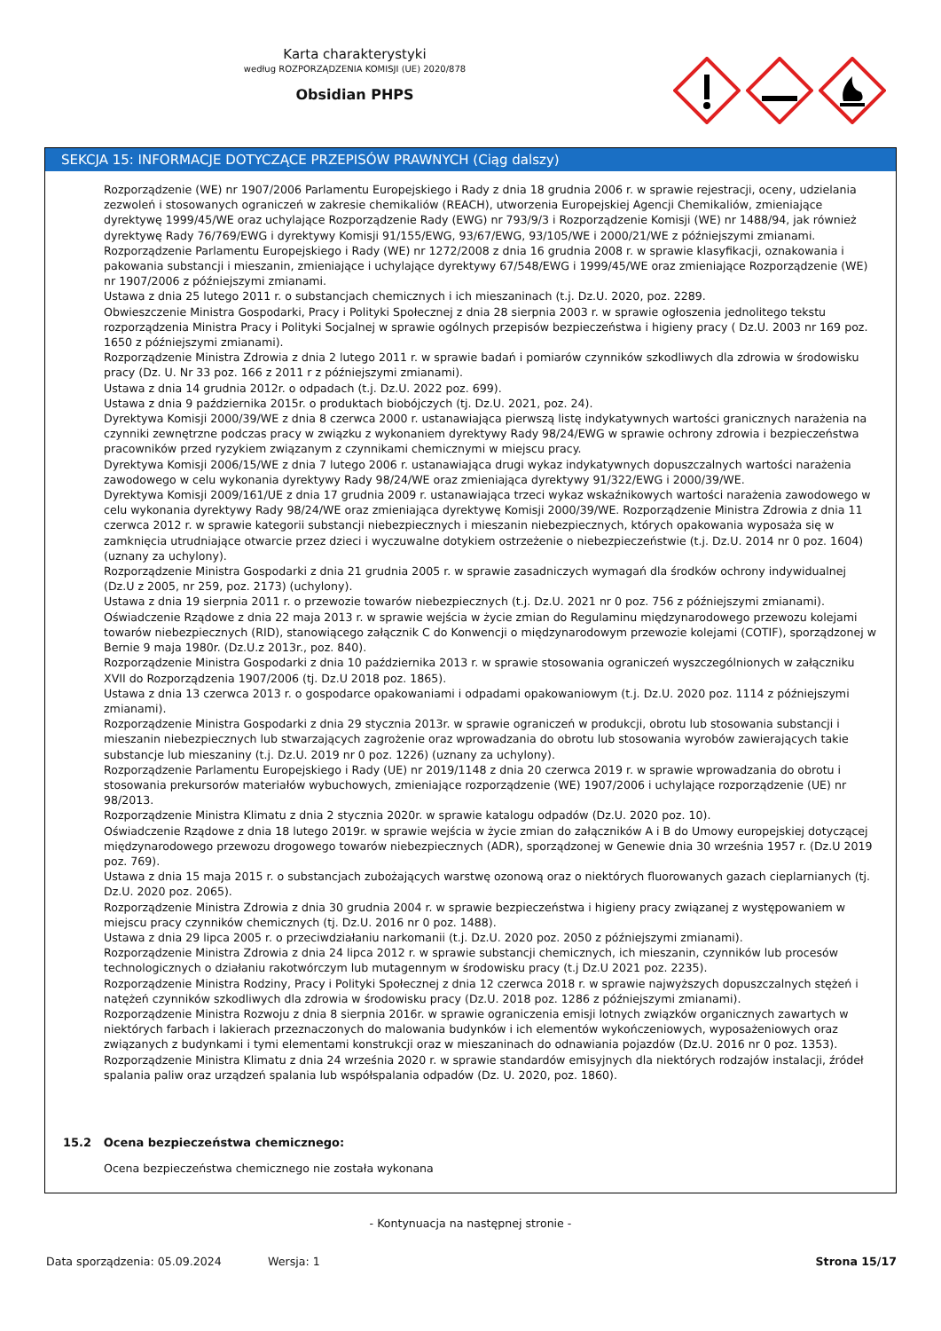Karta charakterystyki
według ROZPORZĄDZENIA KOMISJI (UE) 2020/878
Obsidian PHPS
SEKCJA 15: INFORMACJE DOTYCZĄCE PRZEPISÓW PRAWNYCH (Ciąg dalszy)
Rozporządzenie (WE) nr 1907/2006 Parlamentu Europejskiego i Rady z dnia 18 grudnia 2006 r. w sprawie rejestracji, oceny, udzielania zezwoleń i stosowanych ograniczeń w zakresie chemikaliów (REACH), utworzenia Europejskiej Agencji Chemikaliów, zmieniające dyrektywę 1999/45/WE oraz uchylające Rozporządzenie Rady (EWG) nr 793/9/3 i Rozporządzenie Komisji (WE) nr 1488/94, jak również dyrektywę Rady 76/769/EWG i dyrektywy Komisji 91/155/EWG, 93/67/EWG, 93/105/WE i 2000/21/WE z późniejszymi zmianami.
Rozporządzenie Parlamentu Europejskiego i Rady (WE) nr 1272/2008 z dnia 16 grudnia 2008 r. w sprawie klasyfikacji, oznakowania i pakowania substancji i mieszanin, zmieniające i uchylające dyrektywy 67/548/EWG i 1999/45/WE oraz zmieniające Rozporządzenie (WE) nr 1907/2006 z późniejszymi zmianami.
Ustawa z dnia 25 lutego 2011 r. o substancjach chemicznych i ich mieszaninach (t.j. Dz.U. 2020, poz. 2289.
Obwieszczenie Ministra Gospodarki, Pracy i Polityki Społecznej z dnia 28 sierpnia 2003 r. w sprawie ogłoszenia jednolitego tekstu rozporządzenia Ministra Pracy i Polityki Socjalnej w sprawie ogólnych przepisów bezpieczeństwa i higieny pracy ( Dz.U. 2003 nr 169 poz. 1650 z późniejszymi zmianami).
Rozporządzenie Ministra Zdrowia z dnia 2 lutego 2011 r. w sprawie badań i pomiarów czynników szkodliwych dla zdrowia w środowisku pracy (Dz. U. Nr 33 poz. 166 z 2011 r z późniejszymi zmianami).
Ustawa z dnia 14 grudnia 2012r. o odpadach (t.j. Dz.U. 2022 poz. 699).
Ustawa z dnia 9 października 2015r. o produktach biobójczych (tj. Dz.U. 2021, poz. 24).
Dyrektywa Komisji 2000/39/WE z dnia 8 czerwca 2000 r. ustanawiająca pierwszą listę indykatywnych wartości granicznych narażenia na czynniki zewnętrzne podczas pracy w związku z wykonaniem dyrektywy Rady 98/24/EWG w sprawie ochrony zdrowia i bezpieczeństwa pracowników przed ryzykiem związanym z czynnikami chemicznymi w miejscu pracy.
Dyrektywa Komisji 2006/15/WE z dnia 7 lutego 2006 r. ustanawiająca drugi wykaz indykatywnych dopuszczalnych wartości narażenia zawodowego w celu wykonania dyrektywy Rady 98/24/WE oraz zmieniająca dyrektywy 91/322/EWG i 2000/39/WE.
Dyrektywa Komisji 2009/161/UE z dnia 17 grudnia 2009 r. ustanawiająca trzeci wykaz wskaźnikowych wartości narażenia zawodowego w celu wykonania dyrektywy Rady 98/24/WE oraz zmieniająca dyrektywę Komisji 2000/39/WE. Rozporządzenie Ministra Zdrowia z dnia 11 czerwca 2012 r. w sprawie kategorii substancji niebezpiecznych i mieszanin niebezpiecznych, których opakowania wyposaża się w zamknięcia utrudniające otwarcie przez dzieci i wyczuwalne dotykiem ostrzeżenie o niebezpieczeństwie (t.j. Dz.U. 2014 nr 0 poz. 1604)(uznany za uchylony).
Rozporządzenie Ministra Gospodarki z dnia 21 grudnia 2005 r. w sprawie zasadniczych wymagań dla środków ochrony indywidualnej (Dz.U z 2005, nr 259, poz. 2173) (uchylony).
Ustawa z dnia 19 sierpnia 2011 r. o przewozie towarów niebezpiecznych (t.j. Dz.U. 2021 nr 0 poz. 756 z późniejszymi zmianami).
Oświadczenie Rządowe z dnia 22 maja 2013 r. w sprawie wejścia w życie zmian do Regulaminu międzynarodowego przewozu kolejami towarów niebezpiecznych (RID), stanowiącego załącznik C do Konwencji o międzynarodowym przewozie kolejami (COTIF), sporządzonej w Bernie 9 maja 1980r. (Dz.U.z 2013r., poz. 840).
Rozporządzenie Ministra Gospodarki z dnia 10 października 2013 r. w sprawie stosowania ograniczeń wyszczególnionych w załączniku XVII do Rozporządzenia 1907/2006 (tj. Dz.U 2018 poz. 1865).
Ustawa z dnia 13 czerwca 2013 r. o gospodarce opakowaniami i odpadami opakowaniowym (t.j. Dz.U. 2020 poz. 1114 z późniejszymi zmianami).
Rozporządzenie Ministra Gospodarki z dnia 29 stycznia 2013r. w sprawie ograniczeń w produkcji, obrotu lub stosowania substancji i mieszanin niebezpiecznych lub stwarzających zagrożenie oraz wprowadzania do obrotu lub stosowania wyrobów zawierających takie substancje lub mieszaniny (t.j. Dz.U. 2019 nr 0 poz. 1226) (uznany za uchylony).
Rozporządzenie Parlamentu Europejskiego i Rady (UE) nr 2019/1148 z dnia 20 czerwca 2019 r. w sprawie wprowadzania do obrotu i stosowania prekursorów materiałów wybuchowych, zmieniające rozporządzenie (WE) 1907/2006 i uchylające rozporządzenie (UE) nr 98/2013.
Rozporządzenie Ministra Klimatu z dnia 2 stycznia 2020r. w sprawie katalogu odpadów (Dz.U. 2020 poz. 10).
Oświadczenie Rządowe z dnia 18 lutego 2019r. w sprawie wejścia w życie zmian do załączników A i B do Umowy europejskiej dotyczącej międzynarodowego przewozu drogowego towarów niebezpiecznych (ADR), sporządzonej w Genewie dnia 30 września 1957 r. (Dz.U 2019 poz. 769).
Ustawa z dnia 15 maja 2015 r. o substancjach zubożających warstwę ozonową oraz o niektórych fluorowanych gazach cieplarnianych (tj. Dz.U. 2020 poz. 2065).
Rozporządzenie Ministra Zdrowia z dnia 30 grudnia 2004 r. w sprawie bezpieczeństwa i higieny pracy związanej z występowaniem w miejscu pracy czynników chemicznych (tj. Dz.U. 2016 nr 0 poz. 1488).
Ustawa z dnia 29 lipca 2005 r. o przeciwdziałaniu narkomanii (t.j. Dz.U. 2020 poz. 2050 z późniejszymi zmianami).
Rozporządzenie Ministra Zdrowia z dnia 24 lipca 2012 r. w sprawie substancji chemicznych, ich mieszanin, czynników lub procesów technologicznych o działaniu rakotwórczym lub mutagennym w środowisku pracy (t.j Dz.U 2021 poz. 2235).
Rozporządzenie Ministra Rodziny, Pracy i Polityki Społecznej z dnia 12 czerwca 2018 r. w sprawie najwyższych dopuszczalnych stężeń i natężeń czynników szkodliwych dla zdrowia w środowisku pracy (Dz.U. 2018 poz. 1286 z późniejszymi zmianami).
Rozporządzenie Ministra Rozwoju z dnia 8 sierpnia 2016r. w sprawie ograniczenia emisji lotnych związków organicznych zawartych w niektórych farbach i lakierach przeznaczonych do malowania budynków i ich elementów wykończeniowych, wyposażeniowych oraz związanych z budynkami i tymi elementami konstrukcji oraz w mieszaninach do odnawiania pojazdów (Dz.U. 2016 nr 0 poz. 1353).
Rozporządzenie Ministra Klimatu z dnia 24 września 2020 r. w sprawie standardów emisyjnych dla niektórych rodzajów instalacji, źródeł spalania paliw oraz urządzeń spalania lub współspalania odpadów (Dz. U. 2020, poz. 1860).
15.2 Ocena bezpieczeństwa chemicznego:
Ocena bezpieczeństwa chemicznego nie została wykonana
- Kontynuacja na następnej stronie -
Data sporządzenia: 05.09.2024 Wersja: 1 Strona 15/17